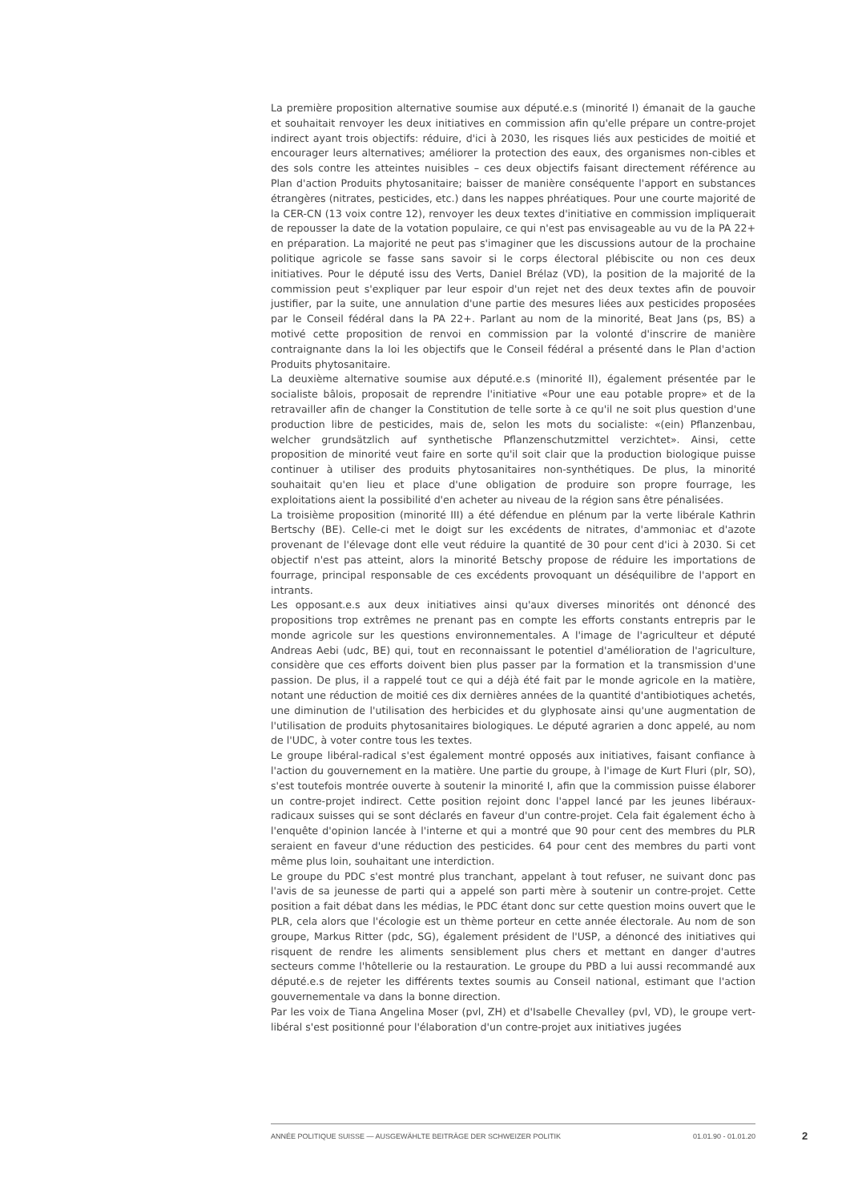La première proposition alternative soumise aux député.e.s (minorité I) émanait de la gauche et souhaitait renvoyer les deux initiatives en commission afin qu'elle prépare un contre-projet indirect ayant trois objectifs: réduire, d'ici à 2030, les risques liés aux pesticides de moitié et encourager leurs alternatives; améliorer la protection des eaux, des organismes non-cibles et des sols contre les atteintes nuisibles – ces deux objectifs faisant directement référence au Plan d'action Produits phytosanitaire; baisser de manière conséquente l'apport en substances étrangères (nitrates, pesticides, etc.) dans les nappes phréatiques. Pour une courte majorité de la CER-CN (13 voix contre 12), renvoyer les deux textes d'initiative en commission impliquerait de repousser la date de la votation populaire, ce qui n'est pas envisageable au vu de la PA 22+ en préparation. La majorité ne peut pas s'imaginer que les discussions autour de la prochaine politique agricole se fasse sans savoir si le corps électoral plébiscite ou non ces deux initiatives. Pour le député issu des Verts, Daniel Brélaz (VD), la position de la majorité de la commission peut s'expliquer par leur espoir d'un rejet net des deux textes afin de pouvoir justifier, par la suite, une annulation d'une partie des mesures liées aux pesticides proposées par le Conseil fédéral dans la PA 22+. Parlant au nom de la minorité, Beat Jans (ps, BS) a motivé cette proposition de renvoi en commission par la volonté d'inscrire de manière contraignante dans la loi les objectifs que le Conseil fédéral a présenté dans le Plan d'action Produits phytosanitaire.
La deuxième alternative soumise aux député.e.s (minorité II), également présentée par le socialiste bâlois, proposait de reprendre l'initiative «Pour une eau potable propre» et de la retravailler afin de changer la Constitution de telle sorte à ce qu'il ne soit plus question d'une production libre de pesticides, mais de, selon les mots du socialiste: «(ein) Pflanzenbau, welcher grundsätzlich auf synthetische Pflanzenschutzmittel verzichtet». Ainsi, cette proposition de minorité veut faire en sorte qu'il soit clair que la production biologique puisse continuer à utiliser des produits phytosanitaires non-synthétiques. De plus, la minorité souhaitait qu'en lieu et place d'une obligation de produire son propre fourrage, les exploitations aient la possibilité d'en acheter au niveau de la région sans être pénalisées.
La troisième proposition (minorité III) a été défendue en plénum par la verte libérale Kathrin Bertschy (BE). Celle-ci met le doigt sur les excédents de nitrates, d'ammoniac et d'azote provenant de l'élevage dont elle veut réduire la quantité de 30 pour cent d'ici à 2030. Si cet objectif n'est pas atteint, alors la minorité Betschy propose de réduire les importations de fourrage, principal responsable de ces excédents provoquant un déséquilibre de l'apport en intrants.
Les opposant.e.s aux deux initiatives ainsi qu'aux diverses minorités ont dénoncé des propositions trop extrêmes ne prenant pas en compte les efforts constants entrepris par le monde agricole sur les questions environnementales. A l'image de l'agriculteur et député Andreas Aebi (udc, BE) qui, tout en reconnaissant le potentiel d'amélioration de l'agriculture, considère que ces efforts doivent bien plus passer par la formation et la transmission d'une passion. De plus, il a rappelé tout ce qui a déjà été fait par le monde agricole en la matière, notant une réduction de moitié ces dix dernières années de la quantité d'antibiotiques achetés, une diminution de l'utilisation des herbicides et du glyphosate ainsi qu'une augmentation de l'utilisation de produits phytosanitaires biologiques. Le député agrarien a donc appelé, au nom de l'UDC, à voter contre tous les textes.
Le groupe libéral-radical s'est également montré opposés aux initiatives, faisant confiance à l'action du gouvernement en la matière. Une partie du groupe, à l'image de Kurt Fluri (plr, SO), s'est toutefois montrée ouverte à soutenir la minorité I, afin que la commission puisse élaborer un contre-projet indirect. Cette position rejoint donc l'appel lancé par les jeunes libéraux-radicaux suisses qui se sont déclarés en faveur d'un contre-projet. Cela fait également écho à l'enquête d'opinion lancée à l'interne et qui a montré que 90 pour cent des membres du PLR seraient en faveur d'une réduction des pesticides. 64 pour cent des membres du parti vont même plus loin, souhaitant une interdiction.
Le groupe du PDC s'est montré plus tranchant, appelant à tout refuser, ne suivant donc pas l'avis de sa jeunesse de parti qui a appelé son parti mère à soutenir un contre-projet. Cette position a fait débat dans les médias, le PDC étant donc sur cette question moins ouvert que le PLR, cela alors que l'écologie est un thème porteur en cette année électorale. Au nom de son groupe, Markus Ritter (pdc, SG), également président de l'USP, a dénoncé des initiatives qui risquent de rendre les aliments sensiblement plus chers et mettant en danger d'autres secteurs comme l'hôtellerie ou la restauration. Le groupe du PBD a lui aussi recommandé aux député.e.s de rejeter les différents textes soumis au Conseil national, estimant que l'action gouvernementale va dans la bonne direction.
Par les voix de Tiana Angelina Moser (pvl, ZH) et d'Isabelle Chevalley (pvl, VD), le groupe vert-libéral s'est positionné pour l'élaboration d'un contre-projet aux initiatives jugées
ANNÉE POLITIQUE SUISSE — AUSGEWÄHLTE BEITRÄGE DER SCHWEIZER POLITIK 01.01.90 - 01.01.20
2